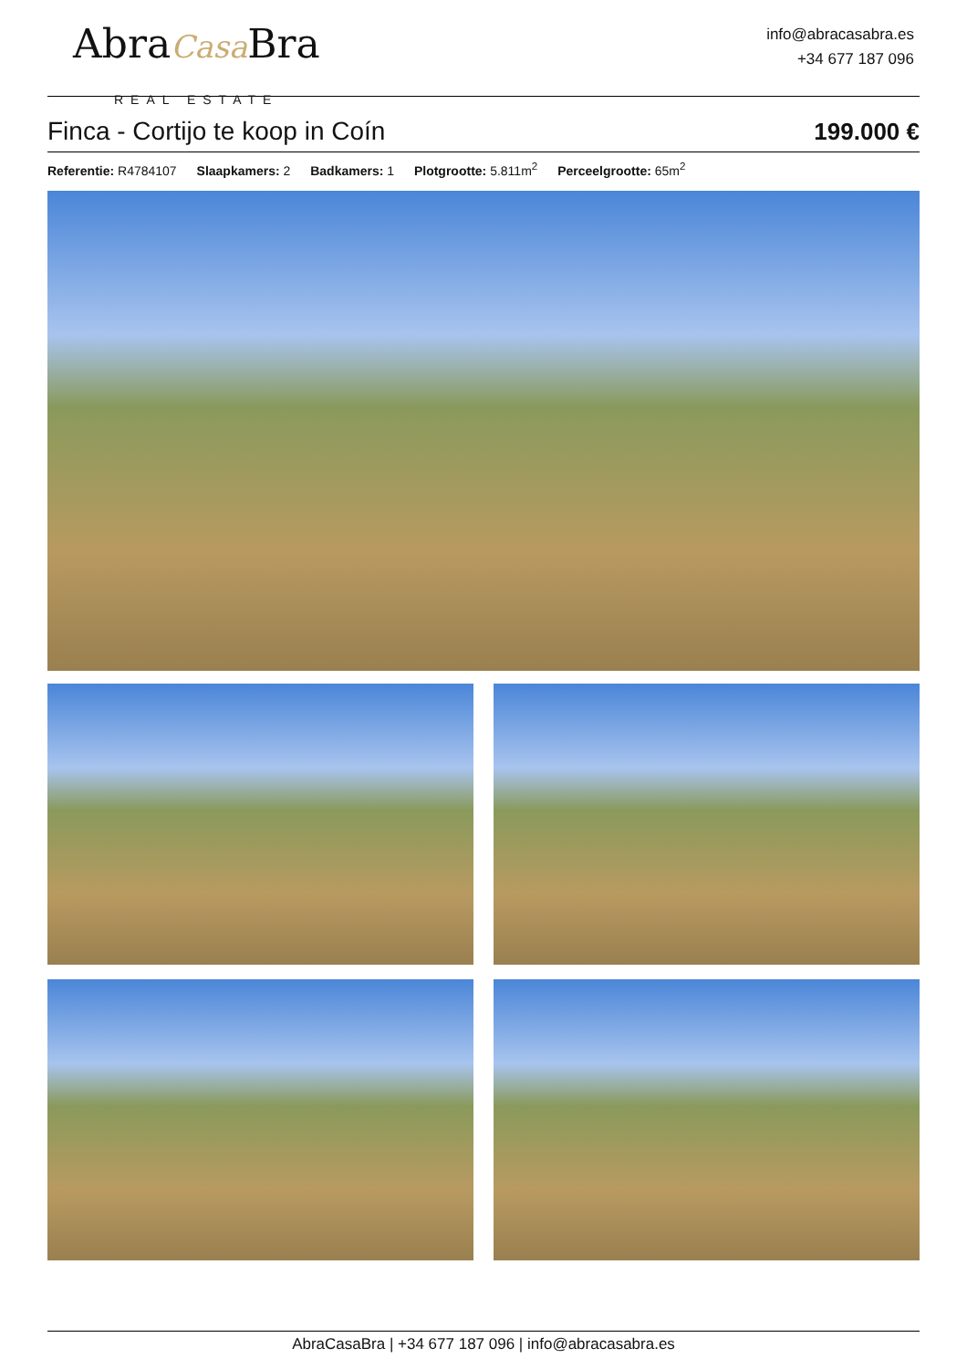AbraCasa Bra
REAL ESTATE
info@abracasabra.es
+34 677 187 096
Finca - Cortijo te koop in Coín
199.000 €
Referentie: R4784107 Slaapkamers: 2 Badkamers: 1 Plotgrootte: 5.811m<sup>2</sup> Perceelgrootte: 65m<sup>2</sup>
AbraCasaBra | +34 677 187 096 | info@abracasabra.es